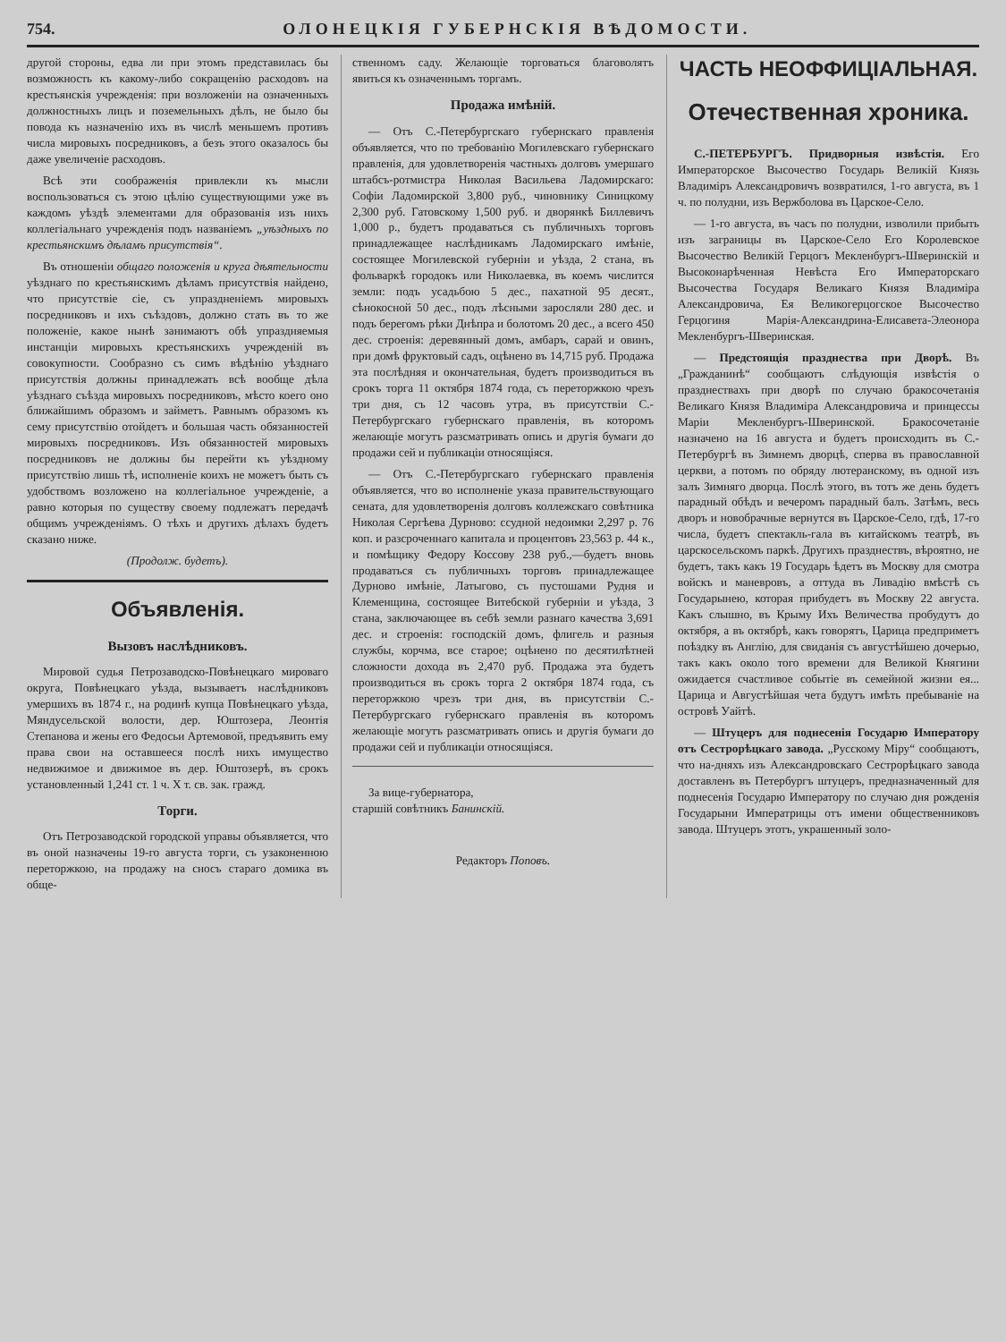754. ОЛОНЕЦКІЯ ГУБЕРНСКІЯ ВѢДОМОСТИ.
другой стороны, едва ли при этомъ представилась бы возможность къ какому-либо сокращенію расходовъ на крестьянскія учрежденія: при возложеніи на означенныхъ должностныхъ лицъ и поземельныхъ дѣлъ, не было бы повода къ назначенію ихъ въ числѣ меньшемъ противъ числа мировыхъ посредниковъ, а безъ этого оказалось бы даже увеличеніе расходовъ.
Всѣ эти соображенія привлекли къ мысли воспользоваться съ этою цѣлію существующими уже въ каждомъ уѣздѣ элементами для образованія изъ нихъ коллегіальнаго учрежденія подъ названіемъ „уѣздныхъ по крестьянскимъ дѣламъ присутствія“.
Въ отношеніи общаго положенія и круга дѣятельности уѣзднаго по крестьянскимъ дѣламъ присутствія найдено, что присутствіе сіе, съ упраздненіемъ мировыхъ посредниковъ и ихъ съѣздовъ, должно стать въ то же положеніе, какое нынѣ занимаютъ обѣ упраздняемыя инстанціи мировыхъ крестьянскихъ учрежденій въ совокупности. Сообразно съ симъ вѣдѣнію уѣзднаго присутствія должны принадлежать всѣ вообще дѣла уѣзднаго съѣзда мировыхъ посредниковъ, мѣсто коего оно ближайшимъ образомъ и займетъ. Равнымъ образомъ къ сему присутствію отойдетъ и большая часть обязанностей мировыхъ посредниковъ. Изъ обязанностей мировыхъ посредниковъ не должны бы перейти къ уѣздному присутствію лишь тѣ, исполненіе коихъ не можетъ быть съ удобствомъ возложено на коллегіальное учрежденіе, а равно которыя по существу своему подлежатъ передачѣ общимъ учрежденіямъ. О тѣхъ и другихъ дѣлахъ будетъ сказано ниже.
(Продолж. будетъ).
Объявленія.
Вызовъ наслѣдниковъ.
Мировой судья Петрозаводско-Повѣнецкаго мироваго округа, Повѣнецкаго уѣзда, вызываетъ наслѣдниковъ умершихъ въ 1874 г., на родинѣ купца Повѣнецкаго уѣзда, Мяндусельской волости, дер. Юштозера, Леонтія Степанова и жены его Федосьи Артемовой, предъявить ему права свои на оставшееся послѣ нихъ имущество недвижимое и движимое въ дер. Юштозерѣ, въ срокъ установленный 1,241 ст. 1 ч. X т. св. зак. гражд.
Торги.
Отъ Петрозаводской городской управы объявляется, что въ оной назначены 19-го августа торги, съ узаконенною переторжкою, на продажу на сносъ стараго домика въ обще-
ственномъ саду. Желающіе торговаться благоволятъ явиться къ означеннымъ торгамъ.
Продажа имѣній.
— Отъ С.-Петербургскаго губернскаго правленія объявляется, что по требованію Могилевскаго губернскаго правленія, для удовлетворенія частныхъ долговъ умершаго штабсъ-ротмистра Николая Васильева Ладомирскаго: Софіи Ладомирской 3,800 руб., чиновнику Синицкому 2,300 руб. Гатовскому 1,500 руб. и дворянкѣ Биллевичъ 1,000 р., будетъ продаваться съ публичныхъ торговъ принадлежащее наслѣдникамъ Ладомирскаго имѣніе, состоящее Могилевской губерніи и уѣзда, 2 стана, въ фольваркѣ городокъ или Николаевка, въ коемъ числится земли: подъ усадьбою 5 дес., пахатной 95 десят., сѣнокосной 50 дес., подъ лѣсными заросляли 280 дес. и подъ берегомъ рѣки Днѣпра и болотомъ 20 дес., а всего 450 дес. строенія: деревянный домъ, амбаръ, сарай и овинъ, при домѣ фруктовый садъ, оцѣнено въ 14,715 руб. Продажа эта послѣдняя и окончательная, будетъ производиться въ срокъ торга 11 октября 1874 года, съ переторжкою чрезъ три дня, съ 12 часовъ утра, въ присутствіи С.-Петербургскаго губернскаго правленія, въ которомъ желающіе могутъ разсматривать опись и другія бумаги до продажи сей и публикаціи относящіяся.
— Отъ С.-Петербургскаго губернскаго правленія объявляется, что во исполненіе указа правительствующаго сената, для удовлетворенія долговъ коллежскаго совѣтника Николая Сергѣева Дурново: ссудной недоимки 2,297 р. 76 коп. и разсроченнаго капитала и процентовъ 23,563 р. 44 к., и помѣщику Федору Коссову 238 руб.,—будетъ вновь продаваться съ публичныхъ торговъ принадлежащее Дурново имѣніе, Латыгово, съ пустошами Рудня и Клеменщина, состоящее Витебской губерніи и уѣзда, 3 стана, заключающее въ себѣ земли разнаго качества 3,691 дес. и строенія: господскій домъ, флигель и разныя службы, корчма, все старое; оцѣнено по десятилѣтней сложности дохода въ 2,470 руб. Продажа эта будетъ производиться въ срокъ торга 2 октября 1874 года, съ переторжкою чрезъ три дня, въ присутствіи С.-Петербургскаго губернскаго правленія въ которомъ желающіе могутъ разсматривать опись и другія бумаги до продажи сей и публикаціи относящіяся.
За вице-губернатора,
старшій совѣтникъ Банинскій.
Редакторъ Поповъ.
ЧАСТЬ НЕОФФИЦІАЛЬНАЯ.
Отечественная хроника.
С.-ПЕТЕРБУРГЪ. Придворныя извѣстія. Его Императорское Высочество Государь Великій Князь Владиміръ Александровичъ возвратился, 1-го августа, въ 1 ч. по полудни, изъ Вержболова въ Царское-Село.
— 1-го августа, въ часъ по полудни, изволили прибыть изъ заграницы въ Царское-Село Его Королевское Высочество Великій Герцогъ Мекленбургъ-Шверинскій и Высоконарѣченная Невѣста Его Императорскаго Высочества Государя Великаго Князя Владиміра Александровича, Ея Великогерцогское Высочество Герцогиня Марія-Александрина-Елисавета-Элеонора Мекленбургъ-Шверинская.
— Предстоящія празднества при Дворѣ. Въ „Гражданинѣ“ сообщаютъ слѣдующія извѣстія о празднествахъ при дворѣ по случаю бракосочетанія Великаго Князя Владиміра Александровича и принцессы Маріи Мекленбургъ-Шверинской. Бракосочетаніе назначено на 16 августа и будетъ происходить въ С.-Петербургѣ въ Зимнемъ дворцѣ, сперва въ православной церкви, а потомъ по обряду лютеранскому, въ одной изъ залъ Зимняго дворца. Послѣ этого, въ тотъ же день будетъ парадный обѣдъ и вечеромъ парадный балъ. Затѣмъ, весь дворъ и новобрачные вернутся въ Царское-Село, гдѣ, 17-го числа, будетъ спектакль-гала въ китайскомъ театрѣ, въ царскосельскомъ паркѣ. Другихъ празднествъ, вѣроятно, не будетъ, такъ какъ 19 Государь ѣдетъ въ Москву для смотра войскъ и маневровъ, а оттуда въ Ливадію вмѣстѣ съ Государынею, которая прибудетъ въ Москву 22 августа. Какъ слышно, въ Крыму Ихъ Величества пробудутъ до октября, а въ октябрѣ, какъ говорятъ, Царица предприметъ поѣздку въ Англію, для свиданія съ августѣйшею дочерью, такъ какъ около того времени для Великой Княгини ожидается счастливое событіе въ семейной жизни ея... Царица и Августѣйшая чета будутъ имѣть пребываніе на островѣ Уайтѣ.
— Штуцеръ для поднесенія Государю Императору отъ Сестрорѣцкаго завода. „Русскому Міру“ сообщаютъ, что на-дняхъ изъ Александровскаго Сестрорѣцкаго завода доставленъ въ Петербургъ штуцеръ, предназначенный для поднесенія Государю Императору по случаю дня рожденія Государыни Императрицы отъ имени общественниковъ завода. Штуцеръ этотъ, украшенный золо-